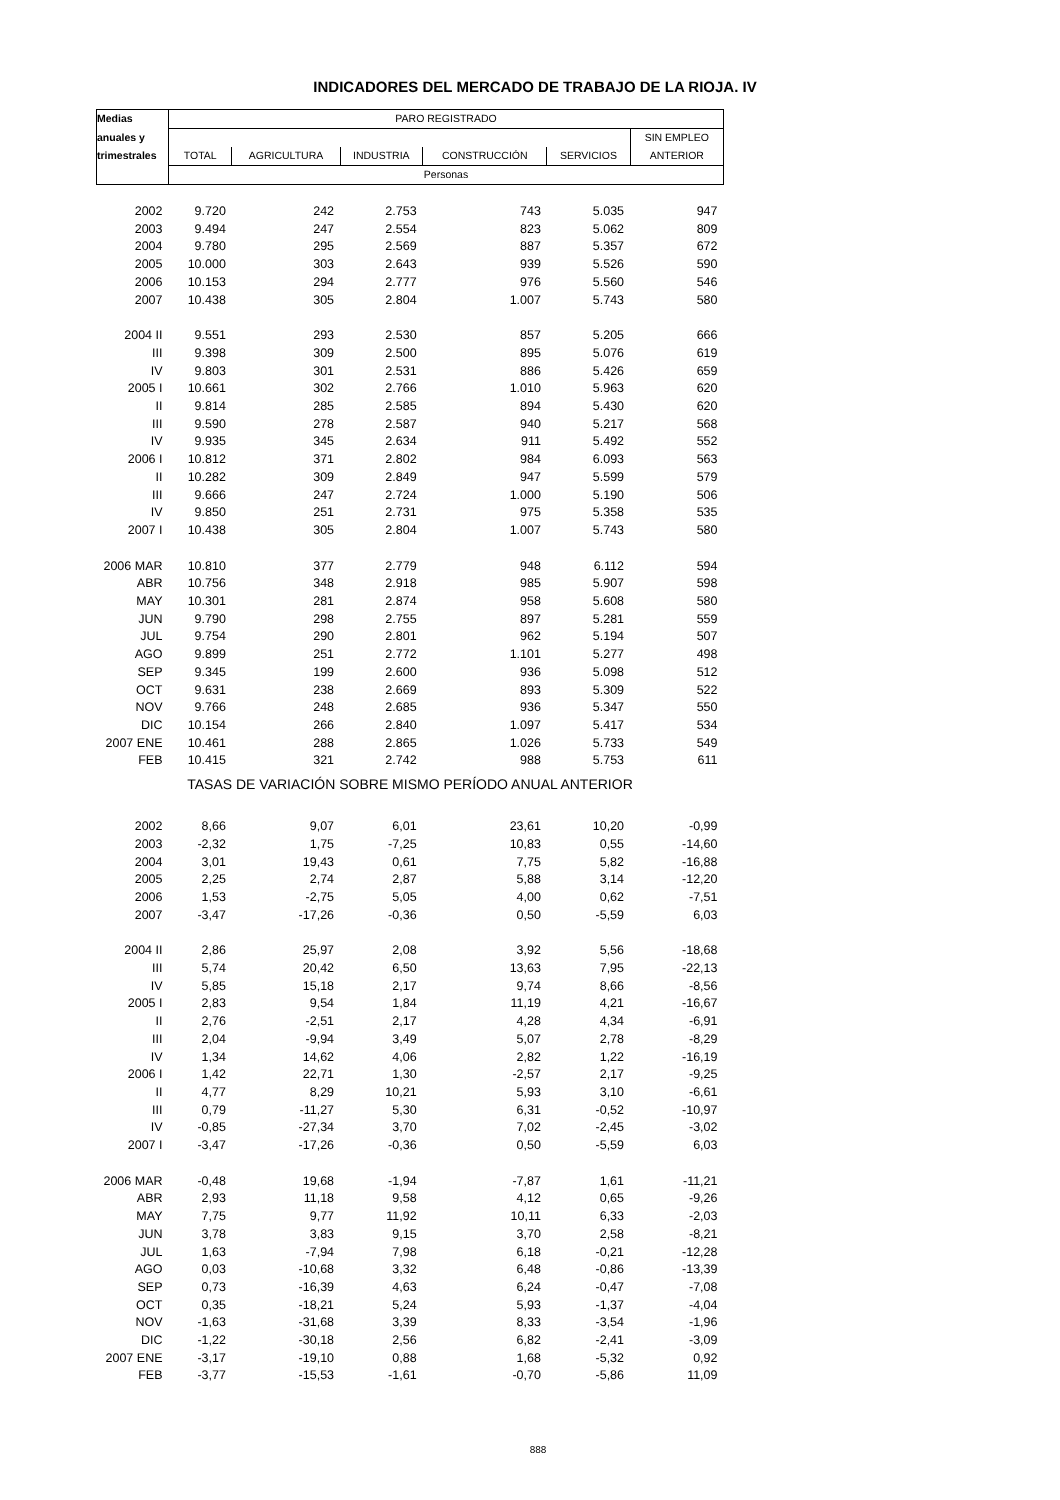INDICADORES DEL MERCADO DE TRABAJO DE LA RIOJA. IV
| Medias | PARO REGISTRADO | | | | | |
| --- | --- | --- | --- | --- | --- | --- |
| anuales y | | | | | | SIN EMPLEO |
| trimestrales | TOTAL | AGRICULTURA | INDUSTRIA | CONSTRUCCIÓN | SERVICIOS | ANTERIOR |
| | Personas | | | | | |
| 2002 | 9.720 | 242 | 2.753 | 743 | 5.035 | 947 |
| 2003 | 9.494 | 247 | 2.554 | 823 | 5.062 | 809 |
| 2004 | 9.780 | 295 | 2.569 | 887 | 5.357 | 672 |
| 2005 | 10.000 | 303 | 2.643 | 939 | 5.526 | 590 |
| 2006 | 10.153 | 294 | 2.777 | 976 | 5.560 | 546 |
| 2007 | 10.438 | 305 | 2.804 | 1.007 | 5.743 | 580 |
| 2004 II | 9.551 | 293 | 2.530 | 857 | 5.205 | 666 |
| III | 9.398 | 309 | 2.500 | 895 | 5.076 | 619 |
| IV | 9.803 | 301 | 2.531 | 886 | 5.426 | 659 |
| 2005 I | 10.661 | 302 | 2.766 | 1.010 | 5.963 | 620 |
| II | 9.814 | 285 | 2.585 | 894 | 5.430 | 620 |
| III | 9.590 | 278 | 2.587 | 940 | 5.217 | 568 |
| IV | 9.935 | 345 | 2.634 | 911 | 5.492 | 552 |
| 2006 I | 10.812 | 371 | 2.802 | 984 | 6.093 | 563 |
| II | 10.282 | 309 | 2.849 | 947 | 5.599 | 579 |
| III | 9.666 | 247 | 2.724 | 1.000 | 5.190 | 506 |
| IV | 9.850 | 251 | 2.731 | 975 | 5.358 | 535 |
| 2007 I | 10.438 | 305 | 2.804 | 1.007 | 5.743 | 580 |
| 2006 MAR | 10.810 | 377 | 2.779 | 948 | 6.112 | 594 |
| ABR | 10.756 | 348 | 2.918 | 985 | 5.907 | 598 |
| MAY | 10.301 | 281 | 2.874 | 958 | 5.608 | 580 |
| JUN | 9.790 | 298 | 2.755 | 897 | 5.281 | 559 |
| JUL | 9.754 | 290 | 2.801 | 962 | 5.194 | 507 |
| AGO | 9.899 | 251 | 2.772 | 1.101 | 5.277 | 498 |
| SEP | 9.345 | 199 | 2.600 | 936 | 5.098 | 512 |
| OCT | 9.631 | 238 | 2.669 | 893 | 5.309 | 522 |
| NOV | 9.766 | 248 | 2.685 | 936 | 5.347 | 550 |
| DIC | 10.154 | 266 | 2.840 | 1.097 | 5.417 | 534 |
| 2007 ENE | 10.461 | 288 | 2.865 | 1.026 | 5.733 | 549 |
| FEB | 10.415 | 321 | 2.742 | 988 | 5.753 | 611 |
| TASAS DE VARIACIÓN SOBRE MISMO PERÍODO ANUAL ANTERIOR | | | | | | |
| 2002 | 8,66 | 9,07 | 6,01 | 23,61 | 10,20 | -0,99 |
| 2003 | -2,32 | 1,75 | -7,25 | 10,83 | 0,55 | -14,60 |
| 2004 | 3,01 | 19,43 | 0,61 | 7,75 | 5,82 | -16,88 |
| 2005 | 2,25 | 2,74 | 2,87 | 5,88 | 3,14 | -12,20 |
| 2006 | 1,53 | -2,75 | 5,05 | 4,00 | 0,62 | -7,51 |
| 2007 | -3,47 | -17,26 | -0,36 | 0,50 | -5,59 | 6,03 |
| 2004 II | 2,86 | 25,97 | 2,08 | 3,92 | 5,56 | -18,68 |
| III | 5,74 | 20,42 | 6,50 | 13,63 | 7,95 | -22,13 |
| IV | 5,85 | 15,18 | 2,17 | 9,74 | 8,66 | -8,56 |
| 2005 I | 2,83 | 9,54 | 1,84 | 11,19 | 4,21 | -16,67 |
| II | 2,76 | -2,51 | 2,17 | 4,28 | 4,34 | -6,91 |
| III | 2,04 | -9,94 | 3,49 | 5,07 | 2,78 | -8,29 |
| IV | 1,34 | 14,62 | 4,06 | 2,82 | 1,22 | -16,19 |
| 2006 I | 1,42 | 22,71 | 1,30 | -2,57 | 2,17 | -9,25 |
| II | 4,77 | 8,29 | 10,21 | 5,93 | 3,10 | -6,61 |
| III | 0,79 | -11,27 | 5,30 | 6,31 | -0,52 | -10,97 |
| IV | -0,85 | -27,34 | 3,70 | 7,02 | -2,45 | -3,02 |
| 2007 I | -3,47 | -17,26 | -0,36 | 0,50 | -5,59 | 6,03 |
| 2006 MAR | -0,48 | 19,68 | -1,94 | -7,87 | 1,61 | -11,21 |
| ABR | 2,93 | 11,18 | 9,58 | 4,12 | 0,65 | -9,26 |
| MAY | 7,75 | 9,77 | 11,92 | 10,11 | 6,33 | -2,03 |
| JUN | 3,78 | 3,83 | 9,15 | 3,70 | 2,58 | -8,21 |
| JUL | 1,63 | -7,94 | 7,98 | 6,18 | -0,21 | -12,28 |
| AGO | 0,03 | -10,68 | 3,32 | 6,48 | -0,86 | -13,39 |
| SEP | 0,73 | -16,39 | 4,63 | 6,24 | -0,47 | -7,08 |
| OCT | 0,35 | -18,21 | 5,24 | 5,93 | -1,37 | -4,04 |
| NOV | -1,63 | -31,68 | 3,39 | 8,33 | -3,54 | -1,96 |
| DIC | -1,22 | -30,18 | 2,56 | 6,82 | -2,41 | -3,09 |
| 2007 ENE | -3,17 | -19,10 | 0,88 | 1,68 | -5,32 | 0,92 |
| FEB | -3,77 | -15,53 | -1,61 | -0,70 | -5,86 | 11,09 |
888